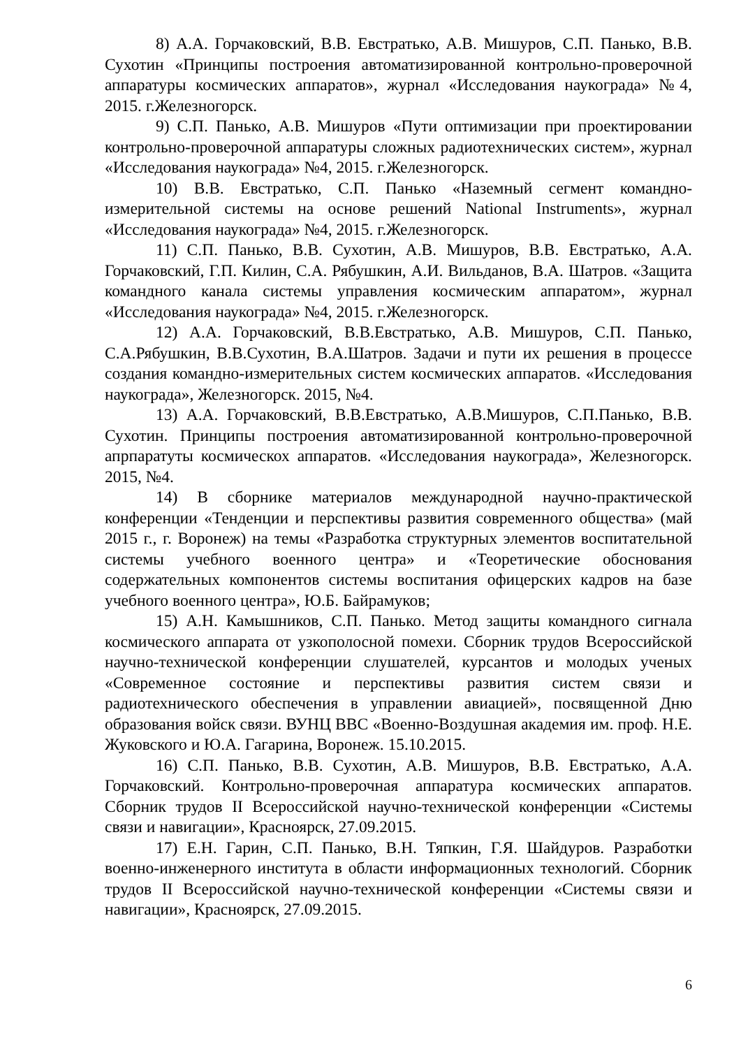8) А.А. Горчаковский, В.В. Евстратько, А.В. Мишуров, С.П. Панько, В.В. Сухотин «Принципы построения автоматизированной контрольно-проверочной аппаратуры космических аппаратов», журнал «Исследования наукограда» №4, 2015. г.Железногорск.
9) С.П. Панько, А.В. Мишуров «Пути оптимизации при проектировании контрольно-проверочной аппаратуры сложных радиотехнических систем», журнал «Исследования наукограда» №4, 2015. г.Железногорск.
10) В.В. Евстратько, С.П. Панько «Наземный сегмент командно-измерительной системы на основе решений National Instruments», журнал «Исследования наукограда» №4, 2015. г.Железногорск.
11) С.П. Панько, В.В. Сухотин, А.В. Мишуров, В.В. Евстратько, А.А. Горчаковский, Г.П. Килин, С.А. Рябушкин, А.И. Вильданов, В.А. Шатров. «Защита командного канала системы управления космическим аппаратом», журнал «Исследования наукограда» №4, 2015. г.Железногорск.
12) А.А. Горчаковский, В.В.Евстратько, А.В. Мишуров, С.П. Панько, С.А.Рябушкин, В.В.Сухотин, В.А.Шатров. Задачи и пути их решения в процессе создания командно-измерительных систем космических аппаратов. «Исследования наукограда», Железногорск. 2015, №4.
13) А.А. Горчаковский, В.В.Евстратько, А.В.Мишуров, С.П.Панько, В.В. Сухотин. Принципы построения автоматизированной контрольно-проверочной апрпаратуты космическох аппаратов. «Исследования наукограда», Железногорск. 2015, №4.
14) В сборнике материалов международной научно-практической конференции «Тенденции и перспективы развития современного общества» (май 2015 г., г. Воронеж) на темы «Разработка структурных элементов воспитательной системы учебного военного центра» и «Теоретические обоснования содержательных компонентов системы воспитания офицерских кадров на базе учебного военного центра», Ю.Б. Байрамуков;
15) А.Н. Камышников, С.П. Панько. Метод защиты командного сигнала космического аппарата от узкополосной помехи. Сборник трудов Всероссийской научно-технической конференции слушателей, курсантов и молодых ученых «Современное состояние и перспективы развития систем связи и радиотехнического обеспечения в управлении авиацией», посвященной Дню образования войск связи. ВУНЦ ВВС «Военно-Воздушная академия им. проф. Н.Е. Жуковского и Ю.А. Гагарина, Воронеж. 15.10.2015.
16) С.П. Панько, В.В. Сухотин, А.В. Мишуров, В.В. Евстратько, А.А. Горчаковский. Контрольно-проверочная аппаратура космических аппаратов. Сборник трудов II Всероссийской научно-технической конференции «Системы связи и навигации», Красноярск, 27.09.2015.
17) Е.Н. Гарин, С.П. Панько, В.Н. Тяпкин, Г.Я. Шайдуров. Разработки военно-инженерного института в области информационных технологий. Сборник трудов II Всероссийской научно-технической конференции «Системы связи и навигации», Красноярск, 27.09.2015.
6